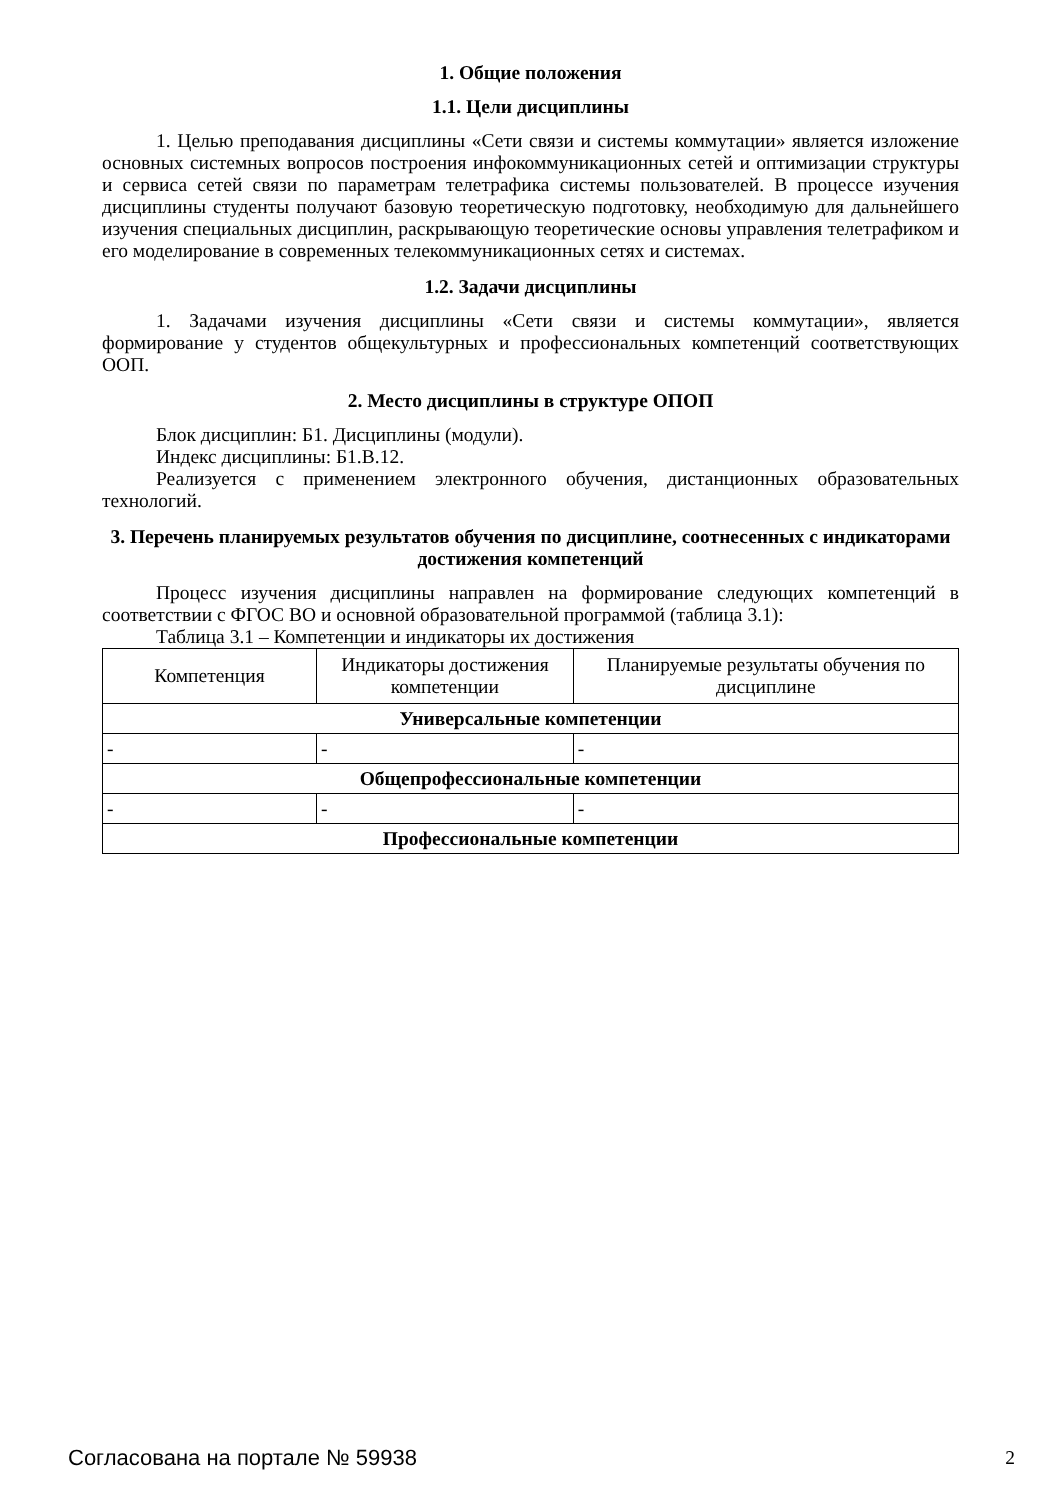1. Общие положения
1.1. Цели дисциплины
1. Целью преподавания дисциплины «Сети связи и системы коммутации» является изложение основных системных вопросов построения инфокоммуникационных сетей и оптимизации структуры и сервиса сетей связи по параметрам телетрафика системы пользователей. В процессе изучения дисциплины студенты получают базовую теоретическую подготовку, необходимую для дальнейшего изучения специальных дисциплин, раскрывающую теоретические основы управления телетрафиком и его моделирование в современных телекоммуникационных сетях и системах.
1.2. Задачи дисциплины
1. Задачами изучения дисциплины «Сети связи и системы коммутации», является формирование у студентов общекультурных и профессиональных компетенций соответствующих ООП.
2. Место дисциплины в структуре ОПОП
Блок дисциплин: Б1. Дисциплины (модули).
Индекс дисциплины: Б1.В.12.
Реализуется с применением электронного обучения, дистанционных образовательных технологий.
3. Перечень планируемых результатов обучения по дисциплине, соотнесенных с индикаторами достижения компетенций
Процесс изучения дисциплины направлен на формирование следующих компетенций в соответствии с ФГОС ВО и основной образовательной программой (таблица 3.1):
Таблица 3.1 – Компетенции и индикаторы их достижения
| Компетенция | Индикаторы достижения компетенции | Планируемые результаты обучения по дисциплине |
| --- | --- | --- |
| Универсальные компетенции | | |
| - | - | - |
| Общепрофессиональные компетенции | | |
| - | - | - |
| Профессиональные компетенции | | |
Согласована на портале № 59938 2